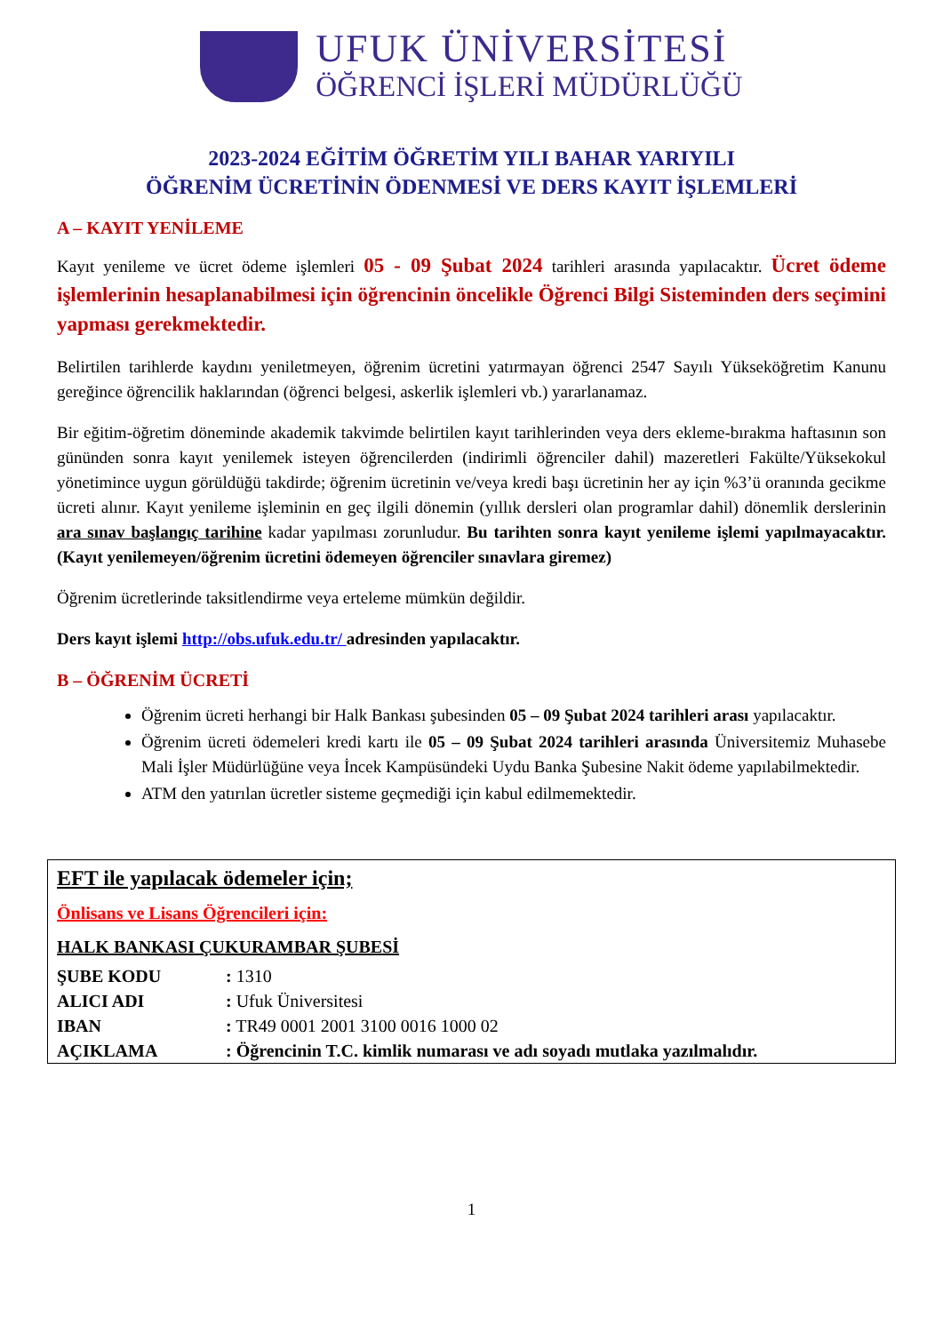UFUK ÜNİVERSİTESİ
ÖĞRENCİ İŞLERİ MÜDÜRLÜĞÜ
2023-2024 EĞİTİM ÖĞRETİM YILI BAHAR YARIYILI
ÖĞRENİM ÜCRETİNİN ÖDENMESİ VE DERS KAYIT İŞLEMLERİ
A – KAYIT YENİLEME
Kayıt yenileme ve ücret ödeme işlemleri 05 - 09 Şubat 2024 tarihleri arasında yapılacaktır. Ücret ödeme işlemlerinin hesaplanabilmesi için öğrencinin öncelikle Öğrenci Bilgi Sisteminden ders seçimini yapması gerekmektedir.
Belirtilen tarihlerde kaydını yeniletmeyen, öğrenim ücretini yatırmayan öğrenci 2547 Sayılı Yükseköğretim Kanunu gereğince öğrencilik haklarından (öğrenci belgesi, askerlik işlemleri vb.) yararlanamaz.
Bir eğitim-öğretim döneminde akademik takvimde belirtilen kayıt tarihlerinden veya ders ekleme-bırakma haftasının son gününden sonra kayıt yenilemek isteyen öğrencilerden (indirimli öğrenciler dahil) mazeretleri Fakülte/Yüksekokul yönetimince uygun görüldüğü takdirde; öğrenim ücretinin ve/veya kredi başı ücretinin her ay için %3’ü oranında gecikme ücreti alınır. Kayıt yenileme işleminin en geç ilgili dönemin (yıllık dersleri olan programlar dahil) dönemlik derslerinin ara sınav başlangıç tarihine kadar yapılması zorunludur. Bu tarihten sonra kayıt yenileme işlemi yapılmayacaktır. (Kayıt yenilemeyen/öğrenim ücretini ödemeyen öğrenciler sınavlara giremez)
Öğrenim ücretlerinde taksitlendirme veya erteleme mümkün değildir.
Ders kayıt işlemi http://obs.ufuk.edu.tr/ adresinden yapılacaktır.
B – ÖĞRENİM ÜCRETİ
Öğrenim ücreti herhangi bir Halk Bankası şubesinden 05 – 09 Şubat 2024 tarihleri arası yapılacaktır.
Öğrenim ücreti ödemeleri kredi kartı ile 05 – 09 Şubat 2024 tarihleri arasında Üniversitemiz Muhasebe Mali İşler Müdürlüğüne veya İncek Kampüsündeki Uydu Banka Şubesine Nakit ödeme yapılabilmektedir.
ATM den yatırılan ücretler sisteme geçmediği için kabul edilmemektedir.
EFT ile yapılacak ödemeler için;
Önlisans ve Lisans Öğrencileri için:
HALK BANKASI ÇUKURAMBAR ŞUBESİ
| ŞUBE KODU | : 1310 |
| ALICI ADI | : Ufuk Üniversitesi |
| IBAN | : TR49 0001 2001 3100 0016 1000 02 |
| AÇIKLAMA | : Öğrencinin T.C. kimlik numarası ve adı soyadı mutlaka yazılmalıdır. |
1